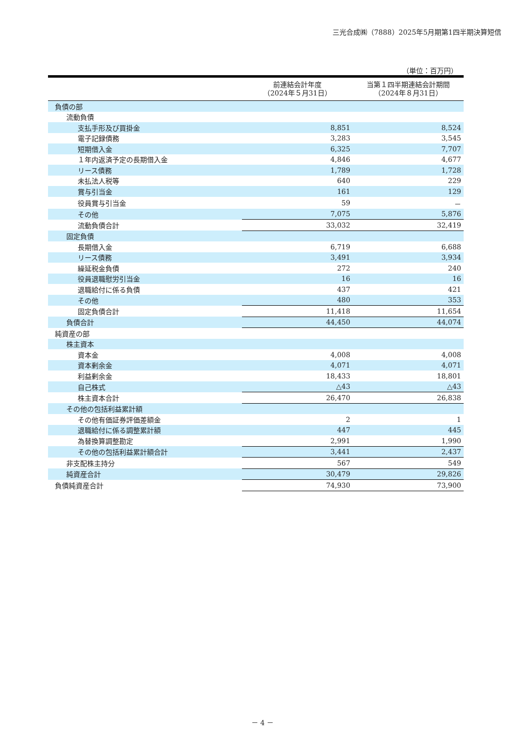三光合成㈱（7888）2025年5月期第1四半期決算短信
（単位：百万円）
| | 前連結会計年度 （2024年５月31日） | 当第１四半期連結会計期間 （2024年８月31日） |
| --- | --- | --- |
| 負債の部 | | |
| 流動負債 | | |
| 支払手形及び買掛金 | 8,851 | 8,524 |
| 電子記録債務 | 3,283 | 3,545 |
| 短期借入金 | 6,325 | 7,707 |
| １年内返済予定の長期借入金 | 4,846 | 4,677 |
| リース債務 | 1,789 | 1,728 |
| 未払法人税等 | 640 | 229 |
| 賞与引当金 | 161 | 129 |
| 役員賞与引当金 | 59 | － |
| その他 | 7,075 | 5,876 |
| 流動負債合計 | 33,032 | 32,419 |
| 固定負債 | | |
| 長期借入金 | 6,719 | 6,688 |
| リース債務 | 3,491 | 3,934 |
| 繰延税金負債 | 272 | 240 |
| 役員退職慰労引当金 | 16 | 16 |
| 退職給付に係る負債 | 437 | 421 |
| その他 | 480 | 353 |
| 固定負債合計 | 11,418 | 11,654 |
| 負債合計 | 44,450 | 44,074 |
| 純資産の部 | | |
| 株主資本 | | |
| 資本金 | 4,008 | 4,008 |
| 資本剰余金 | 4,071 | 4,071 |
| 利益剰余金 | 18,433 | 18,801 |
| 自己株式 | △43 | △43 |
| 株主資本合計 | 26,470 | 26,838 |
| その他の包括利益累計額 | | |
| その他有価証券評価差額金 | 2 | 1 |
| 退職給付に係る調整累計額 | 447 | 445 |
| 為替換算調整勘定 | 2,991 | 1,990 |
| その他の包括利益累計額合計 | 3,441 | 2,437 |
| 非支配株主持分 | 567 | 549 |
| 純資産合計 | 30,479 | 29,826 |
| 負債純資産合計 | 74,930 | 73,900 |
－ 4 －